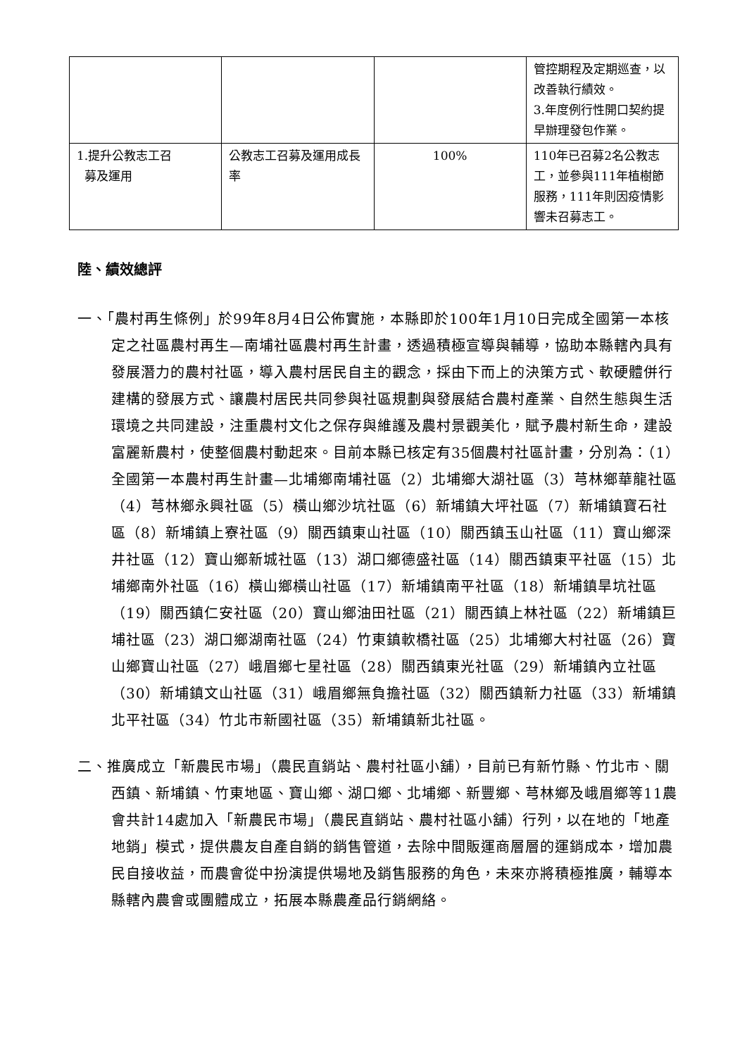| | | | 管控期程及定期巡查，以改善執行績效。 3.年度例行性開口契約提早辦理發包作業。 |
| 1.提升公教志工召 募及運用 | 公教志工召募及運用成長率 | 100% | 110年已召募2名公教志工，並參與111年植樹節服務，111年則因疫情影響未召募志工。 |
陸、績效總評
一、「農村再生條例」於99年8月4日公佈實施，本縣即於100年1月10日完成全國第一本核定之社區農村再生—南埔社區農村再生計畫，透過積極宣導與輔導，協助本縣轄內具有發展潛力的農村社區，導入農村居民自主的觀念，採由下而上的決策方式、軟硬體併行建構的發展方式、讓農村居民共同參與社區規劃與發展結合農村產業、自然生態與生活環境之共同建設，注重農村文化之保存與維護及農村景觀美化，賦予農村新生命，建設富麗新農村，使整個農村動起來。目前本縣已核定有35個農村社區計畫，分別為：（1）全國第一本農村再生計畫—北埔鄉南埔社區（2）北埔鄉大湖社區（3）芎林鄉華龍社區（4）芎林鄉永興社區（5）橫山鄉沙坑社區（6）新埔鎮大坪社區（7）新埔鎮寶石社區（8）新埔鎮上寮社區（9）關西鎮東山社區（10）關西鎮玉山社區（11）寶山鄉深井社區（12）寶山鄉新城社區（13）湖口鄉德盛社區（14）關西鎮東平社區（15）北埔鄉南外社區（16）橫山鄉橫山社區（17）新埔鎮南平社區（18）新埔鎮旱坑社區（19）關西鎮仁安社區（20）寶山鄉油田社區（21）關西鎮上林社區（22）新埔鎮巨埔社區（23）湖口鄉湖南社區（24）竹東鎮軟橋社區（25）北埔鄉大村社區（26）寶山鄉寶山社區（27）峨眉鄉七星社區（28）關西鎮東光社區（29）新埔鎮內立社區（30）新埔鎮文山社區（31）峨眉鄉無負擔社區（32）關西鎮新力社區（33）新埔鎮北平社區（34）竹北市新國社區（35）新埔鎮新北社區。
二、推廣成立「新農民市場」（農民直銷站、農村社區小舖），目前已有新竹縣、竹北市、關西鎮、新埔鎮、竹東地區、寶山鄉、湖口鄉、北埔鄉、新豐鄉、芎林鄉及峨眉鄉等11農會共計14處加入「新農民市場」（農民直銷站、農村社區小舖）行列，以在地的「地產地銷」模式，提供農友自產自銷的銷售管道，去除中間販運商層層的運銷成本，增加農民自接收益，而農會從中扮演提供場地及銷售服務的角色，未來亦將積極推廣，輔導本縣轄內農會或團體成立，拓展本縣農產品行銷網絡。